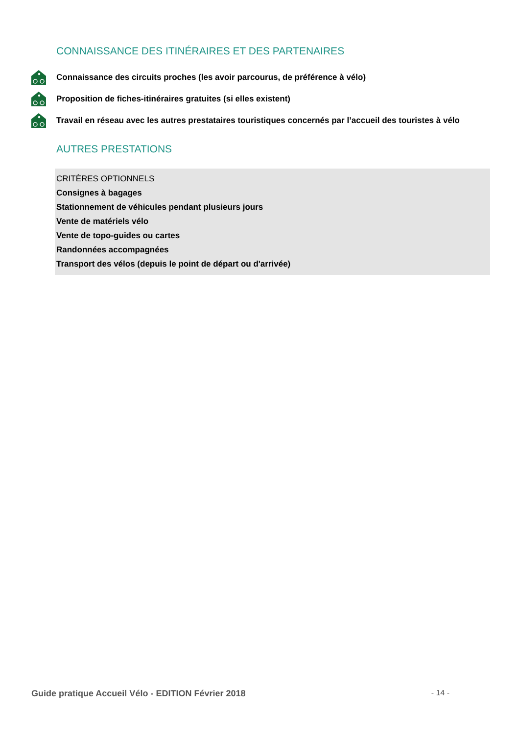CONNAISSANCE DES ITINÉRAIRES ET DES PARTENAIRES
Connaissance des circuits proches (les avoir parcourus, de préférence à vélo)
Proposition de fiches-itinéraires gratuites (si elles existent)
Travail en réseau avec les autres prestataires touristiques concernés par l’accueil des touristes à vélo
AUTRES PRESTATIONS
CRITÈRES OPTIONNELS
Consignes à bagages
Stationnement de véhicules pendant plusieurs jours
Vente de matériels vélo
Vente de topo-guides ou cartes
Randonnées accompagnées
Transport des vélos (depuis le point de départ ou d'arrivée)
Guide pratique Accueil Vélo - EDITION Février 2018 - 14 -